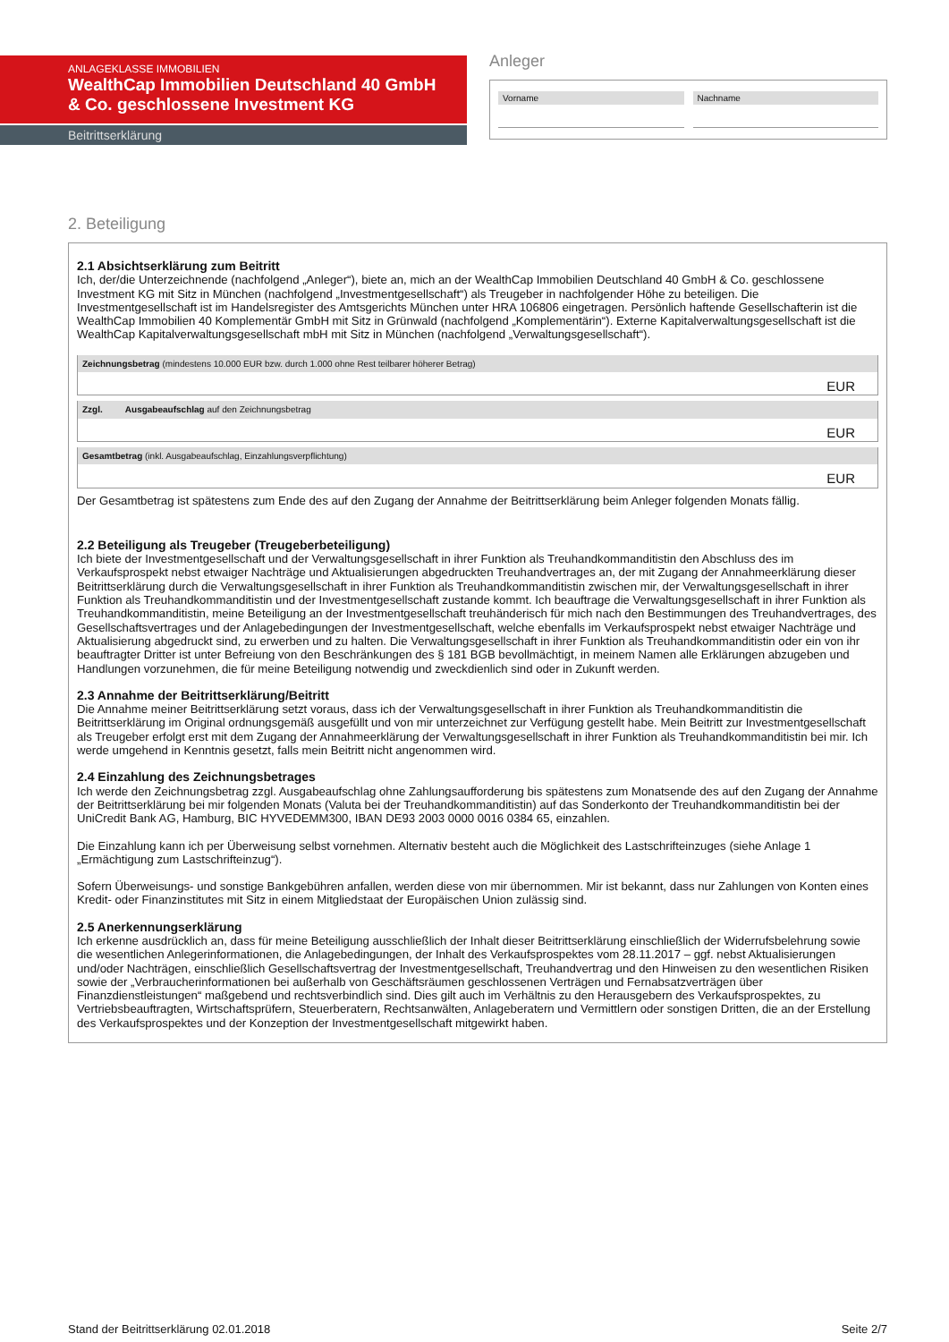ANLAGEKLASSE IMMOBILIEN
WealthCap Immobilien Deutschland 40 GmbH & Co. geschlossene Investment KG
Beitrittserklärung
Anleger
Vorname Nachname
2. Beteiligung
2.1 Absichtserklärung zum Beitritt
Ich, der/die Unterzeichnende (nachfolgend „Anleger“), biete an, mich an der WealthCap Immobilien Deutschland 40 GmbH & Co. geschlossene Investment KG mit Sitz in München (nachfolgend „Investmentgesellschaft“) als Treugeber in nachfolgender Höhe zu beteiligen. Die Investmentgesellschaft ist im Handelsregister des Amtsgerichts München unter HRA 106806 eingetragen. Persönlich haftende Gesellschafterin ist die WealthCap Immobilien 40 Komplementär GmbH mit Sitz in Grünwald (nachfolgend „Komplementärin“). Externe Kapitalverwaltungsgesellschaft ist die WealthCap Kapitalverwaltungsgesellschaft mbH mit Sitz in München (nachfolgend „Verwaltungsgesellschaft“).
Zeichnungsbetrag (mindestens 10.000 EUR bzw. durch 1.000 ohne Rest teilbarer höherer Betrag)
EUR
Zzgl. Ausgabeaufschlag auf den Zeichnungsbetrag
EUR
Gesamtbetrag (inkl. Ausgabeaufschlag, Einzahlungsverpflichtung)
EUR
Der Gesamtbetrag ist spätestens zum Ende des auf den Zugang der Annahme der Beitrittserklärung beim Anleger folgenden Monats fällig.
2.2 Beteiligung als Treugeber (Treugeberbeteiligung)
Ich biete der Investmentgesellschaft und der Verwaltungsgesellschaft in ihrer Funktion als Treuhandkommanditistin den Abschluss des im Verkaufsprospekt nebst etwaiger Nachträge und Aktualisierungen abgedruckten Treuhandvertrages an, der mit Zugang der Annahmeerklärung dieser Beitrittserklärung durch die Verwaltungsgesellschaft in ihrer Funktion als Treuhandkommanditistin zwischen mir, der Verwaltungsgesellschaft in ihrer Funktion als Treuhandkommanditistin und der Investmentgesellschaft zustande kommt. Ich beauftrage die Verwaltungsgesellschaft in ihrer Funktion als Treuhandkommanditistin, meine Beteiligung an der Investmentgesellschaft treuhänderisch für mich nach den Bestimmungen des Treuhandvertrages, des Gesellschaftsvertrages und der Anlagebedingungen der Investmentgesellschaft, welche ebenfalls im Verkaufsprospekt nebst etwaiger Nachträge und Aktualisierung abgedruckt sind, zu erwerben und zu halten. Die Verwaltungsgesellschaft in ihrer Funktion als Treuhandkommanditistin oder ein von ihr beauftragter Dritter ist unter Befreiung von den Beschränkungen des § 181 BGB bevollmächtigt, in meinem Namen alle Erklärungen abzugeben und Handlungen vorzunehmen, die für meine Beteiligung notwendig und zweckdienlich sind oder in Zukunft werden.
2.3 Annahme der Beitrittserklärung/Beitritt
Die Annahme meiner Beitrittserklärung setzt voraus, dass ich der Verwaltungsgesellschaft in ihrer Funktion als Treuhandkommanditistin die Beitrittserklärung im Original ordnungsgemäß ausgefüllt und von mir unterzeichnet zur Verfügung gestellt habe. Mein Beitritt zur Investmentgesellschaft als Treugeber erfolgt erst mit dem Zugang der Annahmeerklärung der Verwaltungsgesellschaft in ihrer Funktion als Treuhandkommanditistin bei mir. Ich werde umgehend in Kenntnis gesetzt, falls mein Beitritt nicht angenommen wird.
2.4 Einzahlung des Zeichnungsbetrages
Ich werde den Zeichnungsbetrag zzgl. Ausgabeaufschlag ohne Zahlungsaufforderung bis spätestens zum Monatsende des auf den Zugang der Annahme der Beitrittserklärung bei mir folgenden Monats (Valuta bei der Treuhandkommanditistin) auf das Sonderkonto der Treuhandkommanditistin bei der UniCredit Bank AG, Hamburg, BIC HYVEDEMM300, IBAN DE93 2003 0000 0016 0384 65, einzahlen.
Die Einzahlung kann ich per Überweisung selbst vornehmen. Alternativ besteht auch die Möglichkeit des Lastschrifteinzuges (siehe Anlage 1 „Ermächtigung zum Lastschrifteinzug“).
Sofern Überweisungs- und sonstige Bankgebühren anfallen, werden diese von mir übernommen. Mir ist bekannt, dass nur Zahlungen von Konten eines Kredit- oder Finanzinstitutes mit Sitz in einem Mitgliedstaat der Europäischen Union zulässig sind.
2.5 Anerkennungserklärung
Ich erkenne ausdrücklich an, dass für meine Beteiligung ausschließlich der Inhalt dieser Beitrittserklärung einschließlich der Widerrufsbelehrung sowie die wesentlichen Anlegerinformationen, die Anlagebedingungen, der Inhalt des Verkaufsprospektes vom 28.11.2017 – ggf. nebst Aktualisierungen und/oder Nachträgen, einschließlich Gesellschaftsvertrag der Investmentgesellschaft, Treuhandvertrag und den Hinweisen zu den wesentlichen Risiken sowie der „Verbraucherinformationen bei außerhalb von Geschäftsräumen geschlossenen Verträgen und Fernabsatzverträgen über Finanzdienstleistungen“ maßgebend und rechtsverbindlich sind. Dies gilt auch im Verhältnis zu den Herausgebern des Verkaufsprospektes, zu Vertriebsbeauftragten, Wirtschaftsprüfern, Steuerberatern, Rechtsanwälten, Anlageberatern und Vermittlern oder sonstigen Dritten, die an der Erstellung des Verkaufsprospektes und der Konzeption der Investmentgesellschaft mitgewirkt haben.
Stand der Beitrittserklärung 02.01.2018 Seite 2/7